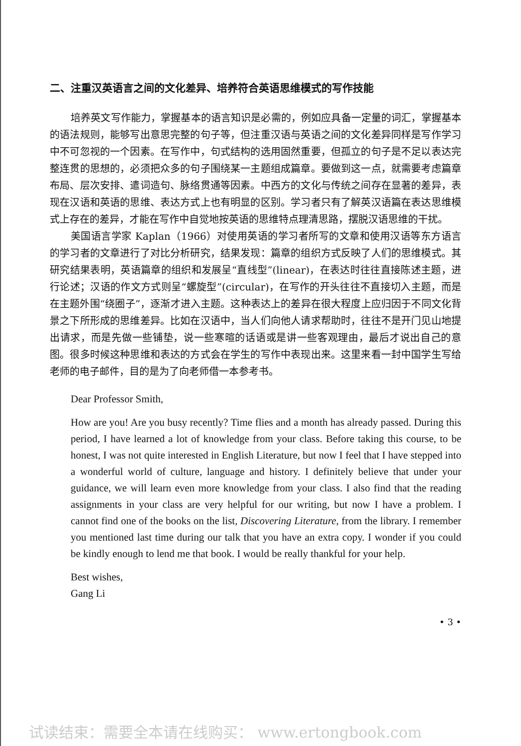二、注重汉英语言之间的文化差异、培养符合英语思维模式的写作技能
培养英文写作能力，掌握基本的语言知识是必需的，例如应具备一定量的词汇，掌握基本的语法规则，能够写出意思完整的句子等，但注重汉语与英语之间的文化差异同样是写作学习中不可忽视的一个因素。在写作中，句式结构的选用固然重要，但孤立的句子是不足以表达完整连贯的思想的，必须把众多的句子围绕某一主题组成篇章。要做到这一点，就需要考虑篇章布局、层次安排、遣词造句、脉络贯通等因素。中西方的文化与传统之间存在显著的差异，表现在汉语和英语的思维、表达方式上也有明显的区别。学习者只有了解英汉语篇在表达思维模式上存在的差异，才能在写作中自觉地按英语的思维特点理清思路，摆脱汉语思维的干扰。
美国语言学家 Kaplan（1966）对使用英语的学习者所写的文章和使用汉语等东方语言的学习者的文章进行了对比分析研究，结果发现：篇章的组织方式反映了人们的思维模式。其研究结果表明，英语篇章的组织和发展呈“直线型”(linear)，在表达时往往直接陈述主题，进行论述；汉语的作文方式则呈“螺旋型”(circular)，在写作的开头往往不直接切入主题，而是在主题外围“绕圈子”，逐渐才进入主题。这种表达上的差异在很大程度上应归因于不同文化背景之下所形成的思维差异。比如在汉语中，当人们向他人请求帮助时，往往不是开门见山地提出请求，而是先做一些铺垫，说一些寒暄的话语或是讲一些客观理由，最后才说出自己的意图。很多时候这种思维和表达的方式会在学生的写作中表现出来。这里来看一封中国学生写给老师的电子邮件，目的是为了向老师借一本参考书。
Dear Professor Smith,
How are you! Are you busy recently? Time flies and a month has already passed. During this period, I have learned a lot of knowledge from your class. Before taking this course, to be honest, I was not quite interested in English Literature, but now I feel that I have stepped into a wonderful world of culture, language and history. I definitely believe that under your guidance, we will learn even more knowledge from your class. I also find that the reading assignments in your class are very helpful for our writing, but now I have a problem. I cannot find one of the books on the list, Discovering Literature, from the library. I remember you mentioned last time during our talk that you have an extra copy. I wonder if you could be kindly enough to lend me that book. I would be really thankful for your help.
Best wishes,
Gang Li
• 3 •
试读结束：需要全本请在线购买： www.ertongbook.com